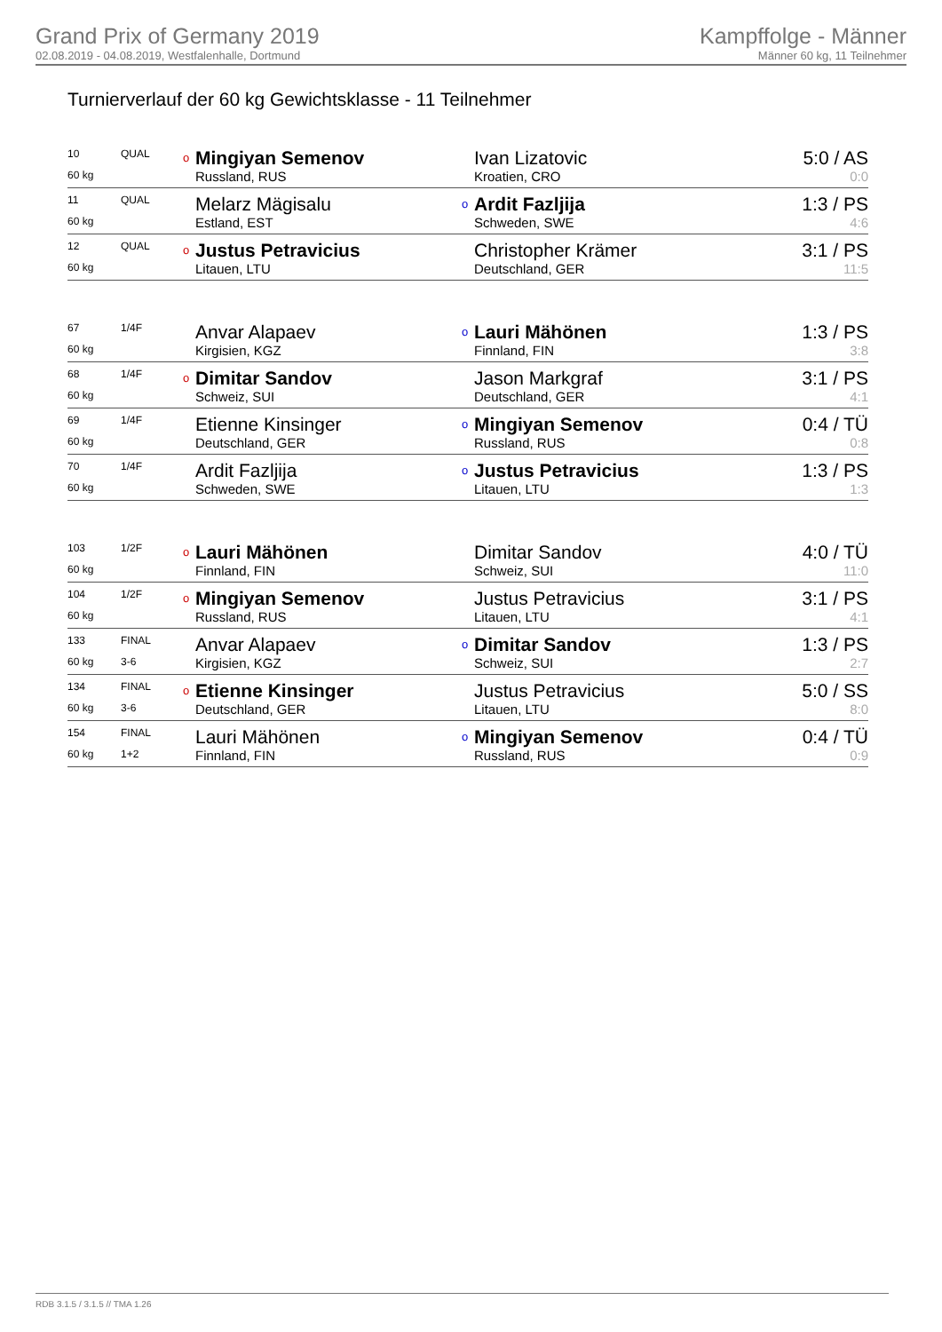Grand Prix of Germany 2019
02.08.2019 - 04.08.2019, Westfalenhalle, Dortmund
Kampffolge - Männer
Männer 60 kg, 11 Teilnehmer
Turnierverlauf der 60 kg Gewichtsklasse - 11 Teilnehmer
| 10 | QUAL | o | Mingiyan Semenov | | Ivan Lizatovic | 5:0 / AS |
| 60 kg | | | Russland, RUS | | Kroatien, CRO | 0:0 |
| 11 | QUAL | | Melarz Mägisalu | o | Ardit Fazljija | 1:3 / PS |
| 60 kg | | | Estland, EST | | Schweden, SWE | 4:6 |
| 12 | QUAL | o | Justus Petravicius | | Christopher Krämer | 3:1 / PS |
| 60 kg | | | Litauen, LTU | | Deutschland, GER | 11:5 |
| 67 | 1/4F | | Anvar Alapaev | o | Lauri Mähönen | 1:3 / PS |
| 60 kg | | | Kirgisien, KGZ | | Finnland, FIN | 3:8 |
| 68 | 1/4F | o | Dimitar Sandov | | Jason Markgraf | 3:1 / PS |
| 60 kg | | | Schweiz, SUI | | Deutschland, GER | 4:1 |
| 69 | 1/4F | | Etienne Kinsinger | o | Mingiyan Semenov | 0:4 / TÜ |
| 60 kg | | | Deutschland, GER | | Russland, RUS | 0:8 |
| 70 | 1/4F | | Ardit Fazljija | o | Justus Petravicius | 1:3 / PS |
| 60 kg | | | Schweden, SWE | | Litauen, LTU | 1:3 |
| 103 | 1/2F | o | Lauri Mähönen | | Dimitar Sandov | 4:0 / TÜ |
| 60 kg | | | Finnland, FIN | | Schweiz, SUI | 11:0 |
| 104 | 1/2F | o | Mingiyan Semenov | | Justus Petravicius | 3:1 / PS |
| 60 kg | | | Russland, RUS | | Litauen, LTU | 4:1 |
| 133 | FINAL | | Anvar Alapaev | o | Dimitar Sandov | 1:3 / PS |
| 60 kg | 3-6 | | Kirgisien, KGZ | | Schweiz, SUI | 2:7 |
| 134 | FINAL | o | Etienne Kinsinger | | Justus Petravicius | 5:0 / SS |
| 60 kg | 3-6 | | Deutschland, GER | | Litauen, LTU | 8:0 |
| 154 | FINAL | | Lauri Mähönen | o | Mingiyan Semenov | 0:4 / TÜ |
| 60 kg | 1+2 | | Finnland, FIN | | Russland, RUS | 0:9 |
RDB 3.1.5 / 3.1.5 // TMA 1.26